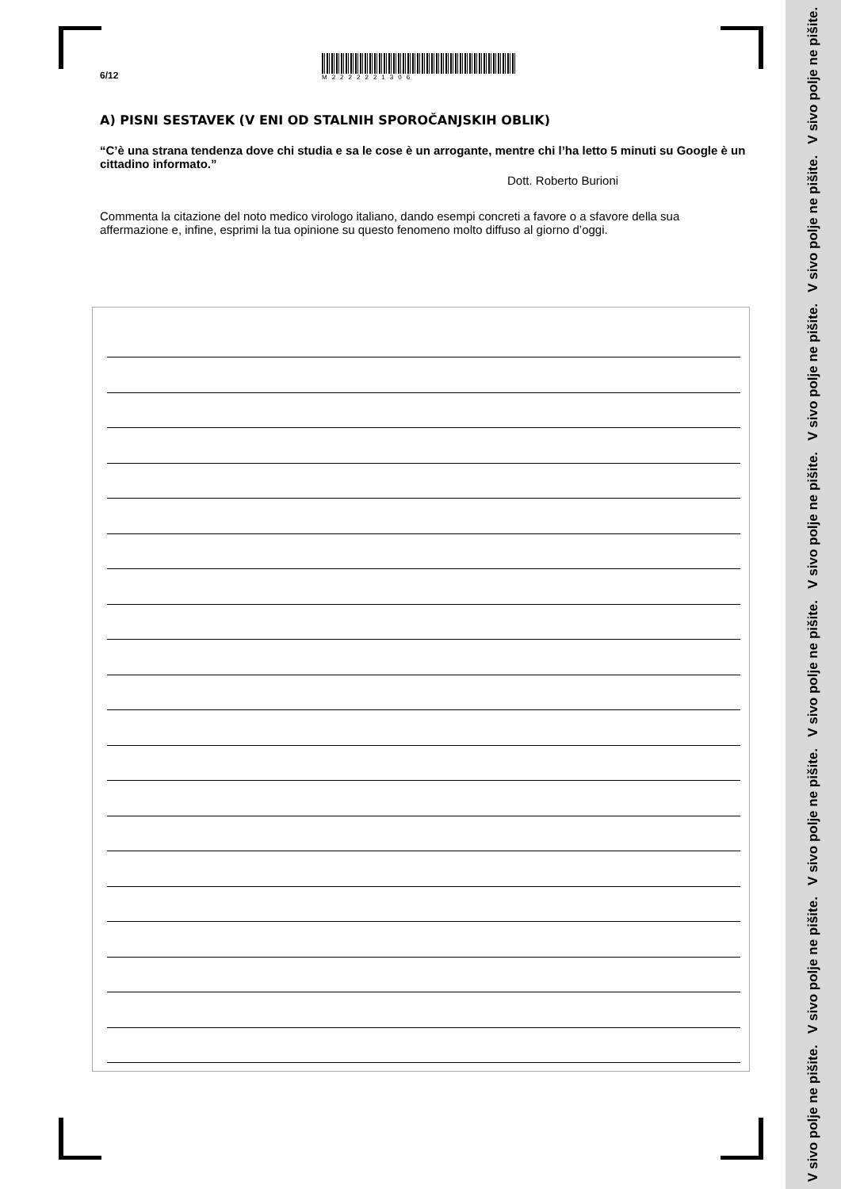V sivo polje ne pišite. V sivo polje ne pišite. V sivo polje ne pišite. V sivo polje ne pišite. V sivo polje ne pišite. V sivo polje ne pišite. V sivo polje ne pišite. V sivo polje ne pišite.
6/12
M2222221306
A) PISNI SESTAVEK (V ENI OD STALNIH SPOROČANJSKIH OBLIK)
“C’è una strana tendenza dove chi studia e sa le cose è un arrogante, mentre chi l’ha letto 5 minuti su Google è un cittadino informato.”
Dott. Roberto Burioni
Commenta la citazione del noto medico virologo italiano, dando esempi concreti a favore o a sfavore della sua affermazione e, infine, esprimi la tua opinione su questo fenomeno molto diffuso al giorno d’oggi.